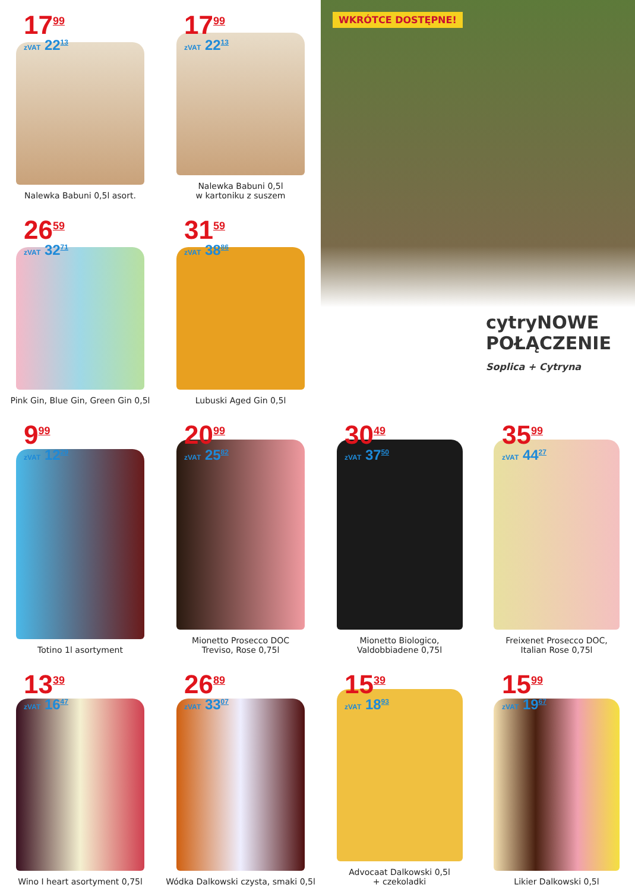17<sup>99</sup>
zVAT 22<sup>13</sup>
Nalewka Babuni 0,5l asort.
17<sup>99</sup>
zVAT 22<sup>13</sup>
Nalewka Babuni 0,5l
w kartoniku z suszem
WKRÓTCE DOSTĘPNE!
cytryNOWE
POŁĄCZENIE
Soplica + Cytryna
26<sup>59</sup>
zVAT 32<sup>71</sup>
Pink Gin, Blue Gin, Green Gin 0,5l
31<sup>59</sup>
zVAT 38<sup>86</sup>
Lubuski Aged Gin 0,5l
9<sup>99</sup>
zVAT 12<sup>29</sup>
Totino 1l asortyment
20<sup>99</sup>
zVAT 25<sup>82</sup>
Mionetto Prosecco DOC
Treviso, Rose 0,75l
30<sup>49</sup>
zVAT 37<sup>50</sup>
Mionetto Biologico,
Valdobbiadene 0,75l
35<sup>99</sup>
zVAT 44<sup>27</sup>
Freixenet Prosecco DOC,
Italian Rose 0,75l
13<sup>39</sup>
zVAT 16<sup>47</sup>
Wino I heart asortyment 0,75l
26<sup>89</sup>
zVAT 33<sup>07</sup>
Wódka Dalkowski czysta, smaki 0,5l
15<sup>39</sup>
zVAT 18<sup>93</sup>
Advocaat Dalkowski 0,5l
+ czekoladki
15<sup>99</sup>
zVAT 19<sup>67</sup>
Likier Dalkowski 0,5l